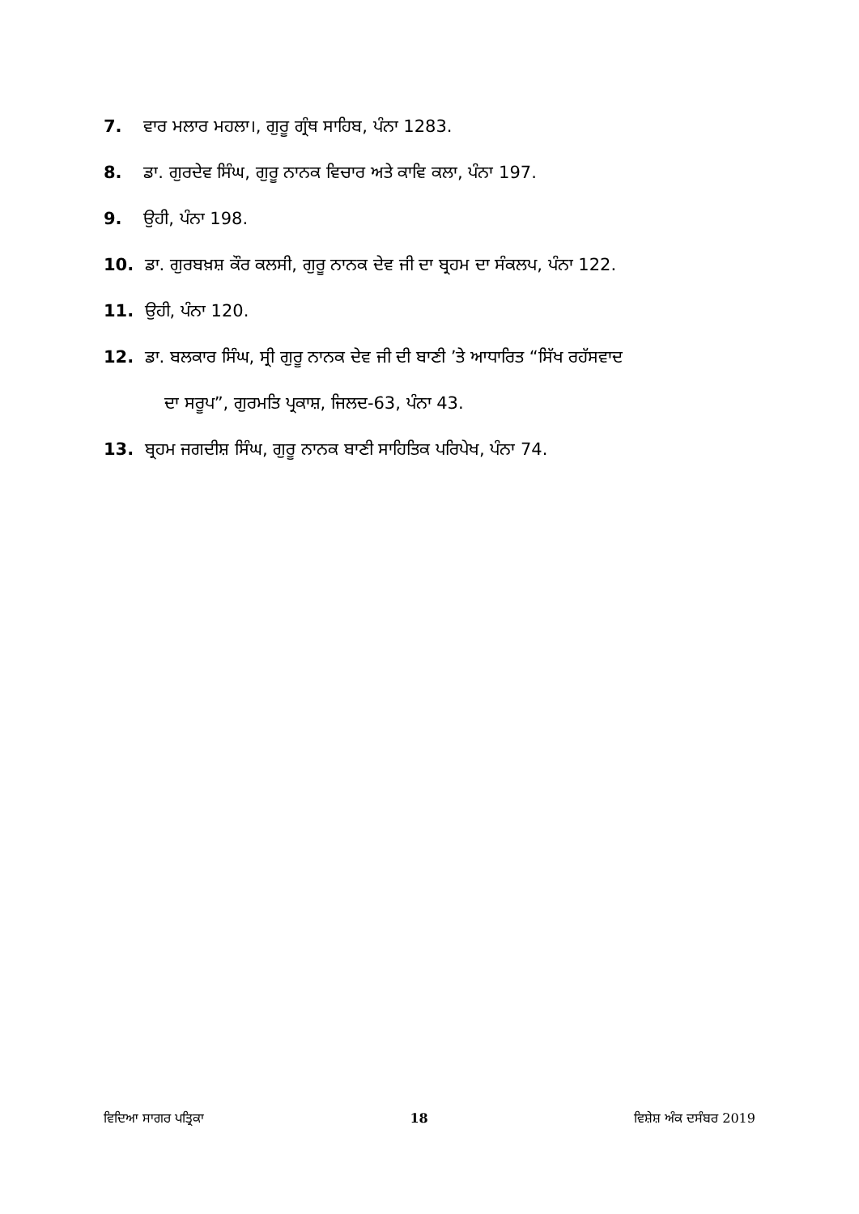7. ਵਾਰ ਮਲਾਰ ਮਹਲਾ।, ਗੁਰੂ ਗ੍ਰੰਥ ਸਾਹਿਬ, ਪੰਨਾ 1283.
8. ਡਾ. ਗੁਰਦੇਵ ਸਿੰਘ, ਗੁਰੂ ਨਾਨਕ ਵਿਚਾਰ ਅਤੇ ਕਾਵਿ ਕਲਾ, ਪੰਨਾ 197.
9. ਉਹੀ, ਪੰਨਾ 198.
10. ਡਾ. ਗੁਰਬਖ਼ਸ਼ ਕੌਰ ਕਲਸੀ, ਗੁਰੂ ਨਾਨਕ ਦੇਵ ਜੀ ਦਾ ਬ੍ਰਹਮ ਦਾ ਸੰਕਲਪ, ਪੰਨਾ 122.
11. ਉਹੀ, ਪੰਨਾ 120.
12. ਡਾ. ਬਲਕਾਰ ਸਿੰਘ, ਸ੍ਰੀ ਗੁਰੂ ਨਾਨਕ ਦੇਵ ਜੀ ਦੀ ਬਾਣੀ ’ਤੇ ਆਧਾਰਿਤ “ਸਿੱਖ ਰਹੱਸਵਾਦ
ਦਾ ਸਰੂਪ”, ਗੁਰਮਤਿ ਪ੍ਰਕਾਸ਼, ਜਿਲਦ-63, ਪੰਨਾ 43.
13. ਬ੍ਰਹਮ ਜਗਦੀਸ਼ ਸਿੰਘ, ਗੁਰੂ ਨਾਨਕ ਬਾਣੀ ਸਾਹਿਤਿਕ ਪਰਿਪੇਖ, ਪੰਨਾ 74.
ਵਿਦਿਆ ਸਾਗਰ ਪਤ੍ਰਿਕਾ 18 ਵਿਸ਼ੇਸ਼ ਅੰਕ ਦਸੰਬਰ 2019